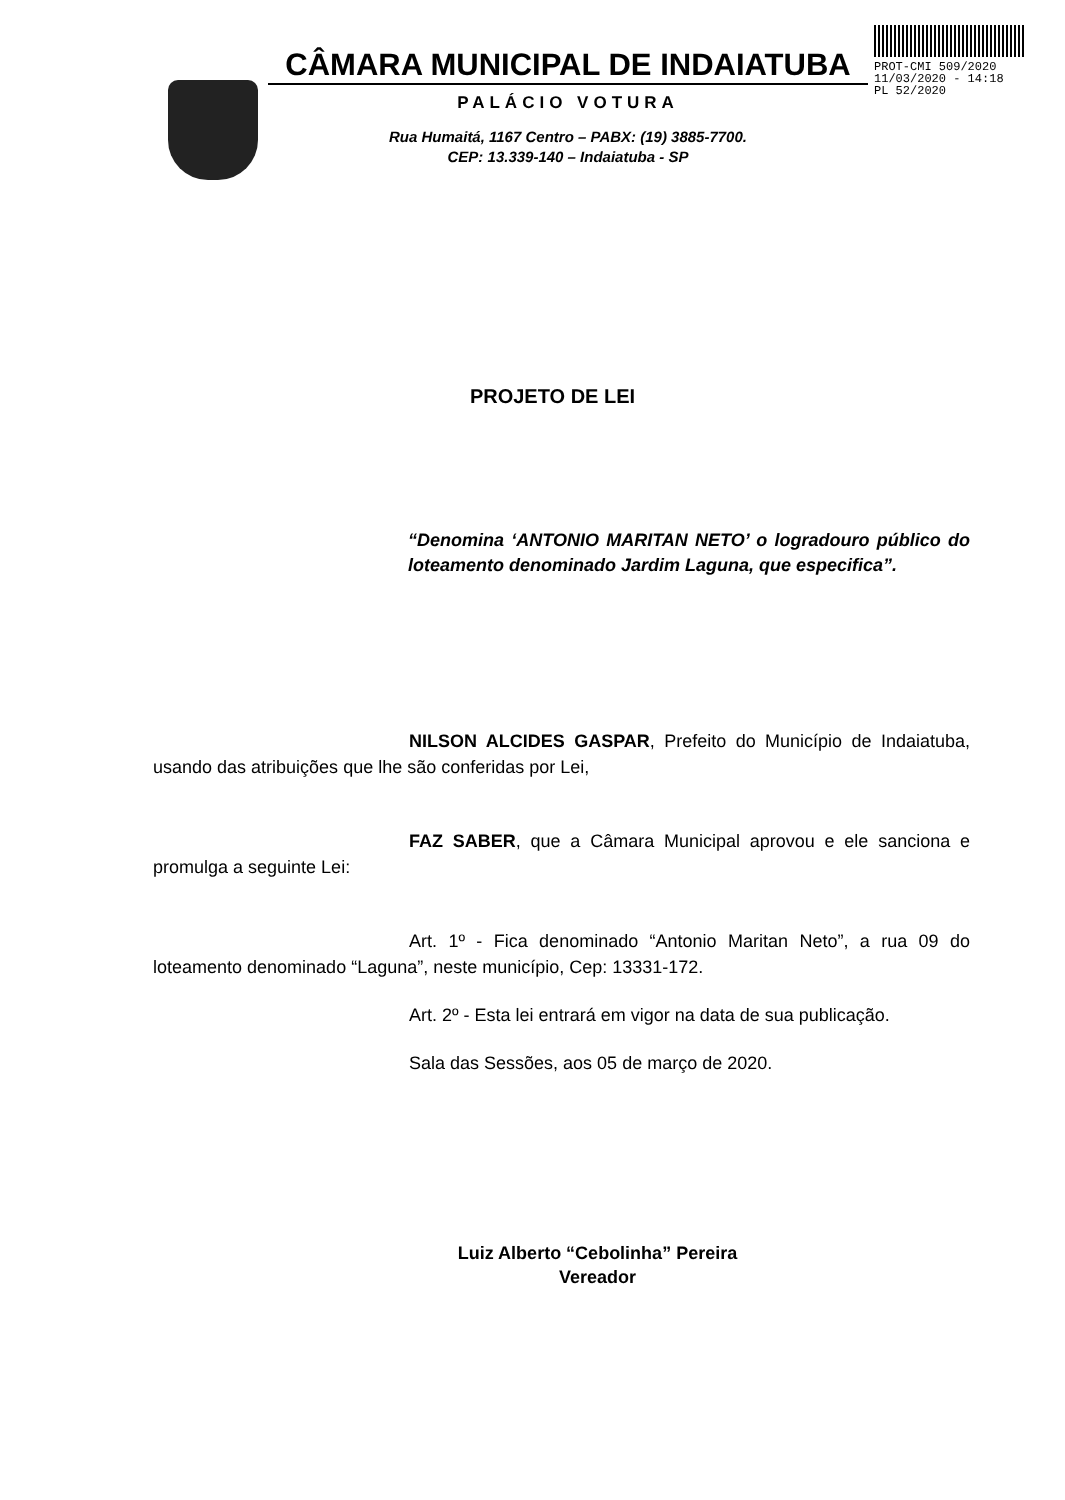CÂMARA MUNICIPAL DE INDAIATUBA
PALÁCIO VOTURA
Rua Humaitá, 1167 Centro – PABX: (19) 3885-7700.
CEP: 13.339-140 – Indaiatuba - SP
PROT-CMI 509/2020
11/03/2020 - 14:18
PL 52/2020
PROJETO DE LEI
“Denomina ‘ANTONIO MARITAN NETO’ o logradouro público do loteamento denominado Jardim Laguna, que especifica”.
NILSON ALCIDES GASPAR, Prefeito do Município de Indaiatuba, usando das atribuições que lhe são conferidas por Lei,
FAZ SABER, que a Câmara Municipal aprovou e ele sanciona e promulga a seguinte Lei:
Art. 1º - Fica denominado “Antonio Maritan Neto”, a rua 09 do loteamento denominado “Laguna”, neste município, Cep: 13331-172.
Art. 2º - Esta lei entrará em vigor na data de sua publicação.
Sala das Sessões, aos 05 de março de 2020.
Luiz Alberto “Cebolinha” Pereira
Vereador